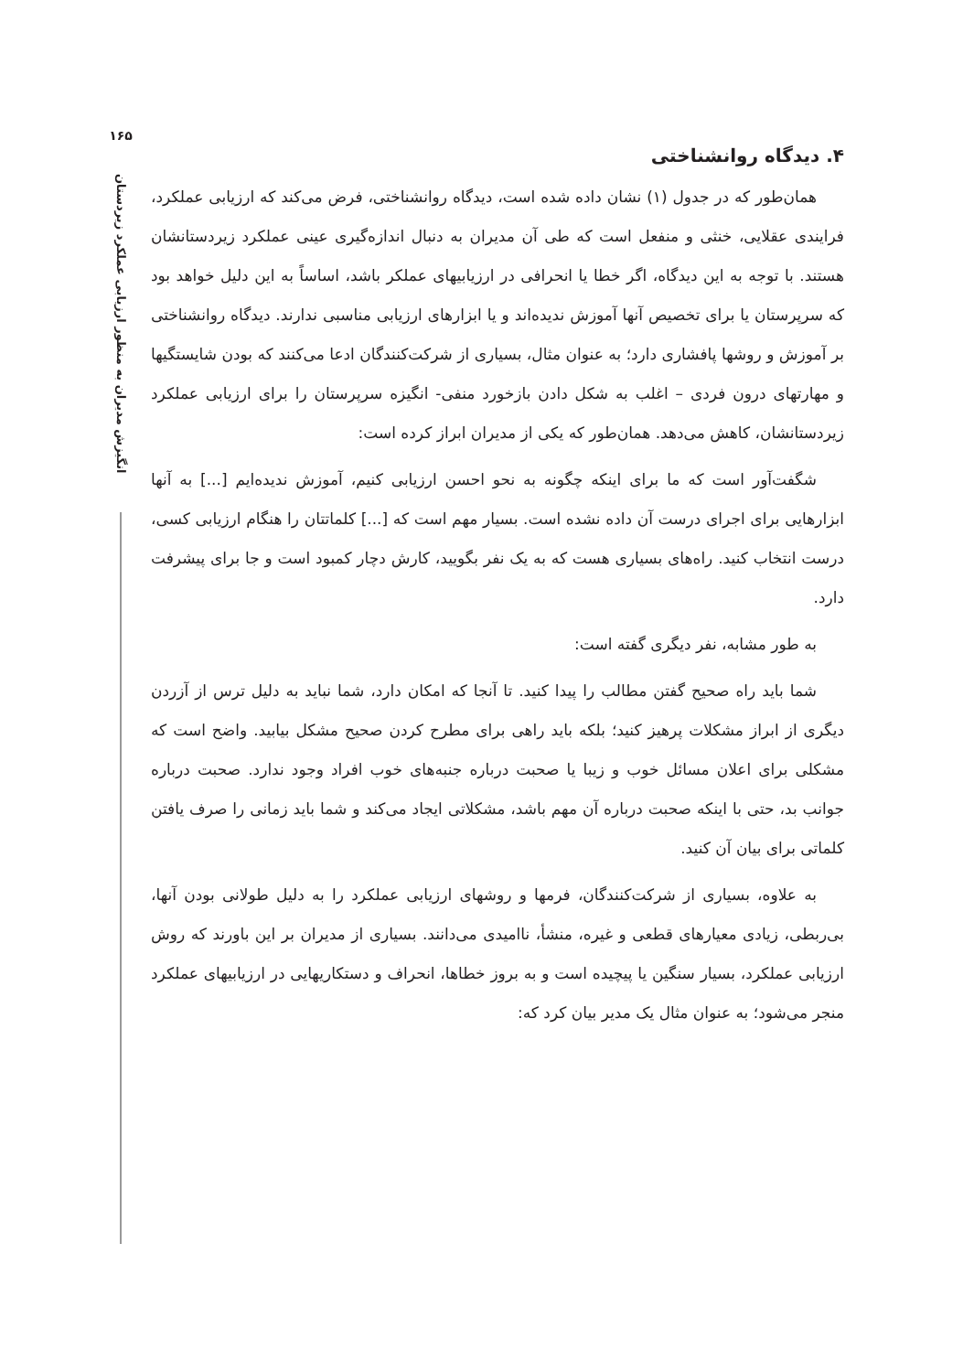۱۶۵
انگیزش مدیران به منظور ارزیابی عملکرد زیردستان
۴. دیدگاه روانشناختی
همان‌طور که در جدول (۱) نشان داده شده است، دیدگاه روانشناختی، فرض می‌کند که ارزیابی عملکرد، فرایندی عقلایی، خنثی و منفعل است که طی آن مدیران به دنبال اندازه‌گیری عینی عملکرد زیردستانشان هستند. با توجه به این دیدگاه، اگر خطا یا انحرافی در ارزیابیهای عملکر باشد، اساساً به این دلیل خواهد بود که سرپرستان یا برای تخصیص آنها آموزش ندیده‌اند و یا ابزارهای ارزیابی مناسبی ندارند. دیدگاه روانشناختی بر آموزش و روشها پافشاری دارد؛ به عنوان مثال، بسیاری از شرکت‌کنندگان ادعا می‌کنند که بودن شایستگیها و مهارتهای درون فردی – اغلب به شکل دادن بازخورد منفی- انگیزه سرپرستان را برای ارزیابی عملکرد زیردستانشان، کاهش می‌دهد. همان‌طور که یکی از مدیران ابراز کرده است:
شگفت‌آور است که ما برای اینکه چگونه به نحو احسن ارزیابی کنیم، آموزش ندیده‌ایم [...] به آنها ابزارهایی برای اجرای درست آن داده نشده است. بسیار مهم است که [...] کلماتتان را هنگام ارزیابی کسی، درست انتخاب کنید. راه‌های بسیاری هست که به یک نفر بگویید، کارش دچار کمبود است و جا برای پیشرفت دارد.
به طور مشابه، نفر دیگری گفته است:
شما باید راه صحیح گفتن مطالب را پیدا کنید. تا آنجا که امکان دارد، شما نباید به دلیل ترس از آزردن دیگری از ابراز مشکلات پرهیز کنید؛ بلکه باید راهی برای مطرح کردن صحیح مشکل بیابید. واضح است که مشکلی برای اعلان مسائل خوب و زیبا یا صحبت درباره جنبه‌های خوب افراد وجود ندارد. صحبت درباره جوانب بد، حتی با اینکه صحبت درباره آن مهم باشد، مشکلاتی ایجاد می‌کند و شما باید زمانی را صرف یافتن کلماتی برای بیان آن کنید.
به علاوه، بسیاری از شرکت‌کنندگان، فرمها و روشهای ارزیابی عملکرد را به دلیل طولانی بودن آنها، بی‌ربطی، زیادی معیارهای قطعی و غیره، منشأ، ناامیدی می‌دانند. بسیاری از مدیران بر این باورند که روش ارزیابی عملکرد، بسیار سنگین یا پیچیده است و به بروز خطاها، انحراف و دستکاریهایی در ارزیابیهای عملکرد منجر می‌شود؛ به عنوان مثال یک مدیر بیان کرد که: